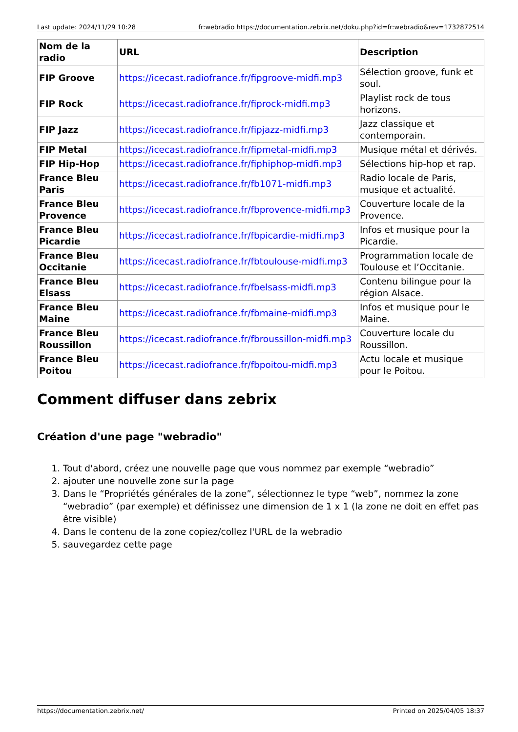Last update: 2024/11/29 10:28 fr:webradio https://documentation.zebrix.net/doku.php?id=fr:webradio&rev=1732872514
| Nom de la radio | URL | Description |
| --- | --- | --- |
| FIP Groove | https://icecast.radiofrance.fr/fipgroove-midfi.mp3 | Sélection groove, funk et soul. |
| FIP Rock | https://icecast.radiofrance.fr/fiprock-midfi.mp3 | Playlist rock de tous horizons. |
| FIP Jazz | https://icecast.radiofrance.fr/fipjazz-midfi.mp3 | Jazz classique et contemporain. |
| FIP Metal | https://icecast.radiofrance.fr/fipmetal-midfi.mp3 | Musique métal et dérivés. |
| FIP Hip-Hop | https://icecast.radiofrance.fr/fiphiphop-midfi.mp3 | Sélections hip-hop et rap. |
| France Bleu Paris | https://icecast.radiofrance.fr/fb1071-midfi.mp3 | Radio locale de Paris, musique et actualité. |
| France Bleu Provence | https://icecast.radiofrance.fr/fbprovence-midfi.mp3 | Couverture locale de la Provence. |
| France Bleu Picardie | https://icecast.radiofrance.fr/fbpicardie-midfi.mp3 | Infos et musique pour la Picardie. |
| France Bleu Occitanie | https://icecast.radiofrance.fr/fbtoulouse-midfi.mp3 | Programmation locale de Toulouse et l’Occitanie. |
| France Bleu Elsass | https://icecast.radiofrance.fr/fbelsass-midfi.mp3 | Contenu bilingue pour la région Alsace. |
| France Bleu Maine | https://icecast.radiofrance.fr/fbmaine-midfi.mp3 | Infos et musique pour le Maine. |
| France Bleu Roussillon | https://icecast.radiofrance.fr/fbroussillon-midfi.mp3 | Couverture locale du Roussillon. |
| France Bleu Poitou | https://icecast.radiofrance.fr/fbpoitou-midfi.mp3 | Actu locale et musique pour le Poitou. |
Comment diffuser dans zebrix
Création d'une page "webradio"
1. Tout d'abord, créez une nouvelle page que vous nommez par exemple “webradio”
2. ajouter une nouvelle zone sur la page
3. Dans le “Propriétés générales de la zone”, sélectionnez le type “web”, nommez la zone “webradio” (par exemple) et définissez une dimension de 1 x 1 (la zone ne doit en effet pas être visible)
4. Dans le contenu de la zone copiez/collez l'URL de la webradio
5. sauvegardez cette page
https://documentation.zebrix.net/ Printed on 2025/04/05 18:37